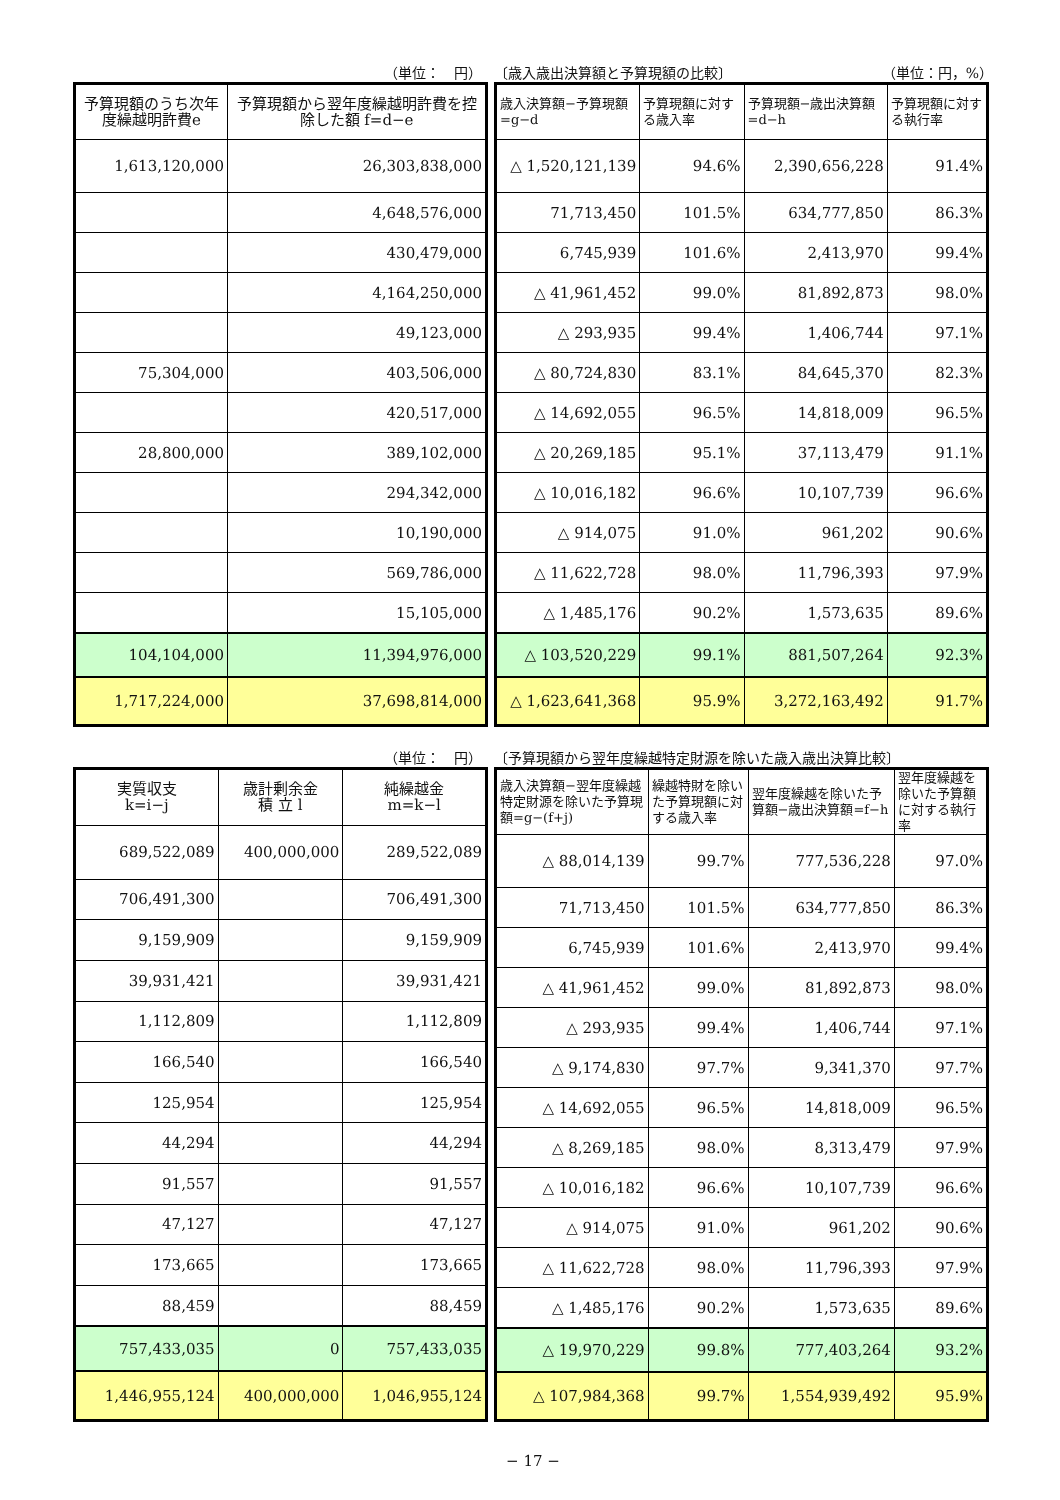（単位：　円） 〔歳入歳出決算額と予算現額の比較〕 （単位：円，%）
| 予算現額のうち次年度繰越明許費e | 予算現額から翌年度繰越明許費を控除した額 f=d−e |
| --- | --- |
| 1,613,120,000 | 26,303,838,000 |
| | 4,648,576,000 |
| | 430,479,000 |
| | 4,164,250,000 |
| | 49,123,000 |
| 75,304,000 | 403,506,000 |
| | 420,517,000 |
| 28,800,000 | 389,102,000 |
| | 294,342,000 |
| | 10,190,000 |
| | 569,786,000 |
| | 15,105,000 |
| 104,104,000 | 11,394,976,000 |
| 1,717,224,000 | 37,698,814,000 |
| 歳入決算額−予算現額=g−d | 予算現額に対する歳入率 | 予算現額−歳出決算額=d−h | 予算現額に対する執行率 |
| --- | --- | --- | --- |
| △ 1,520,121,139 | 94.6% | 2,390,656,228 | 91.4% |
| 71,713,450 | 101.5% | 634,777,850 | 86.3% |
| 6,745,939 | 101.6% | 2,413,970 | 99.4% |
| △ 41,961,452 | 99.0% | 81,892,873 | 98.0% |
| △ 293,935 | 99.4% | 1,406,744 | 97.1% |
| △ 80,724,830 | 83.1% | 84,645,370 | 82.3% |
| △ 14,692,055 | 96.5% | 14,818,009 | 96.5% |
| △ 20,269,185 | 95.1% | 37,113,479 | 91.1% |
| △ 10,016,182 | 96.6% | 10,107,739 | 96.6% |
| △ 914,075 | 91.0% | 961,202 | 90.6% |
| △ 11,622,728 | 98.0% | 11,796,393 | 97.9% |
| △ 1,485,176 | 90.2% | 1,573,635 | 89.6% |
| △ 103,520,229 | 99.1% | 881,507,264 | 92.3% |
| △ 1,623,641,368 | 95.9% | 3,272,163,492 | 91.7% |
（単位：　円） 〔予算現額から翌年度繰越特定財源を除いた歳入歳出決算比較〕
| 実質収支 k=i−j | 歳計剰余金 積 立 l | 純繰越金 m=k−l |
| --- | --- | --- |
| 689,522,089 | 400,000,000 | 289,522,089 |
| 706,491,300 | | 706,491,300 |
| 9,159,909 | | 9,159,909 |
| 39,931,421 | | 39,931,421 |
| 1,112,809 | | 1,112,809 |
| 166,540 | | 166,540 |
| 125,954 | | 125,954 |
| 44,294 | | 44,294 |
| 91,557 | | 91,557 |
| 47,127 | | 47,127 |
| 173,665 | | 173,665 |
| 88,459 | | 88,459 |
| 757,433,035 | 0 | 757,433,035 |
| 1,446,955,124 | 400,000,000 | 1,046,955,124 |
| 歳入決算額−翌年度繰越特定財源を除いた予算現額=g−(f+j) | 繰越特財を除いた予算現額に対する歳入率 | 翌年度繰越を除いた予算額−歳出決算額=f−h | 翌年度繰越を除いた予算額に対する執行率 |
| --- | --- | --- | --- |
| △ 88,014,139 | 99.7% | 777,536,228 | 97.0% |
| 71,713,450 | 101.5% | 634,777,850 | 86.3% |
| 6,745,939 | 101.6% | 2,413,970 | 99.4% |
| △ 41,961,452 | 99.0% | 81,892,873 | 98.0% |
| △ 293,935 | 99.4% | 1,406,744 | 97.1% |
| △ 9,174,830 | 97.7% | 9,341,370 | 97.7% |
| △ 14,692,055 | 96.5% | 14,818,009 | 96.5% |
| △ 8,269,185 | 98.0% | 8,313,479 | 97.9% |
| △ 10,016,182 | 96.6% | 10,107,739 | 96.6% |
| △ 914,075 | 91.0% | 961,202 | 90.6% |
| △ 11,622,728 | 98.0% | 11,796,393 | 97.9% |
| △ 1,485,176 | 90.2% | 1,573,635 | 89.6% |
| △ 19,970,229 | 99.8% | 777,403,264 | 93.2% |
| △ 107,984,368 | 99.7% | 1,554,939,492 | 95.9% |
− 17 −